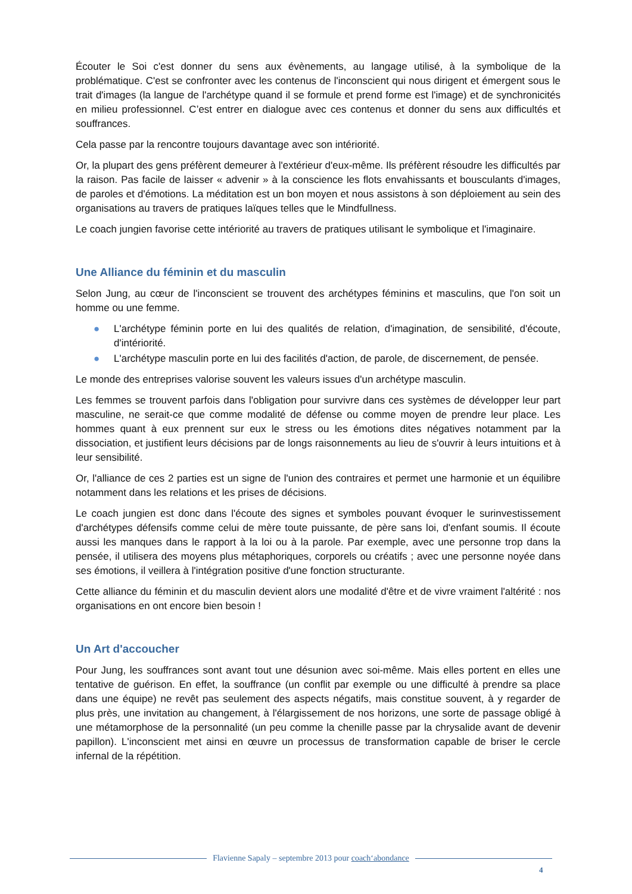Écouter le Soi c'est donner du sens aux évènements, au langage utilisé, à la symbolique de la problématique. C'est se confronter avec les contenus de l'inconscient qui nous dirigent et émergent sous le trait d'images (la langue de l'archétype quand il se formule et prend forme est l'image) et de synchronicités en milieu professionnel. C’est entrer en dialogue avec ces contenus et donner du sens aux difficultés et souffrances.
Cela passe par la rencontre toujours davantage avec son intériorité.
Or, la plupart des gens préfèrent demeurer à l'extérieur d'eux-même. Ils préfèrent résoudre les difficultés par la raison. Pas facile de laisser « advenir » à la conscience les flots envahissants et bousculants d'images, de paroles et d'émotions. La méditation est un bon moyen et nous assistons à son déploiement au sein des organisations au travers de pratiques laïques telles que le Mindfullness.
Le coach jungien favorise cette intériorité au travers de pratiques utilisant le symbolique et l'imaginaire.
Une Alliance du féminin et du masculin
Selon Jung, au cœur de l'inconscient se trouvent des archétypes féminins et masculins, que l'on soit un homme ou une femme.
● L'archétype féminin porte en lui des qualités de relation, d'imagination, de sensibilité, d'écoute, d'intériorité.
● L'archétype masculin porte en lui des facilités d'action, de parole, de discernement, de pensée.
Le monde des entreprises valorise souvent les valeurs issues d'un archétype masculin.
Les femmes se trouvent parfois dans l'obligation pour survivre dans ces systèmes de développer leur part masculine, ne serait-ce que comme modalité de défense ou comme moyen de prendre leur place. Les hommes quant à eux prennent sur eux le stress ou les émotions dites négatives notamment par la dissociation, et justifient leurs décisions par de longs raisonnements au lieu de s'ouvrir à leurs intuitions et à leur sensibilité.
Or, l'alliance de ces 2 parties est un signe de l'union des contraires et permet une harmonie et un équilibre notamment dans les relations et les prises de décisions.
Le coach jungien est donc dans l'écoute des signes et symboles pouvant évoquer le surinvestissement d'archétypes défensifs comme celui de mère toute puissante, de père sans loi, d'enfant soumis. Il écoute aussi les manques dans le rapport à la loi ou à la parole. Par exemple, avec une personne trop dans la pensée, il utilisera des moyens plus métaphoriques, corporels ou créatifs ; avec une personne noyée dans ses émotions, il veillera à l'intégration positive d'une fonction structurante.
Cette alliance du féminin et du masculin devient alors une modalité d'être et de vivre vraiment l'altérité : nos organisations en ont encore bien besoin !
Un Art d'accoucher
Pour Jung, les souffrances sont avant tout une désunion avec soi-même. Mais elles portent en elles une tentative de guérison. En effet, la souffrance (un conflit par exemple ou une difficulté à prendre sa place dans une équipe) ne revêt pas seulement des aspects négatifs, mais constitue souvent, à y regarder de plus près, une invitation au changement, à l'élargissement de nos horizons, une sorte de passage obligé à une métamorphose de la personnalité (un peu comme la chenille passe par la chrysalide avant de devenir papillon). L'inconscient met ainsi en œuvre un processus de transformation capable de briser le cercle infernal de la répétition.
Flavienne Sapaly – septembre 2013 pour coach‘abondance
4